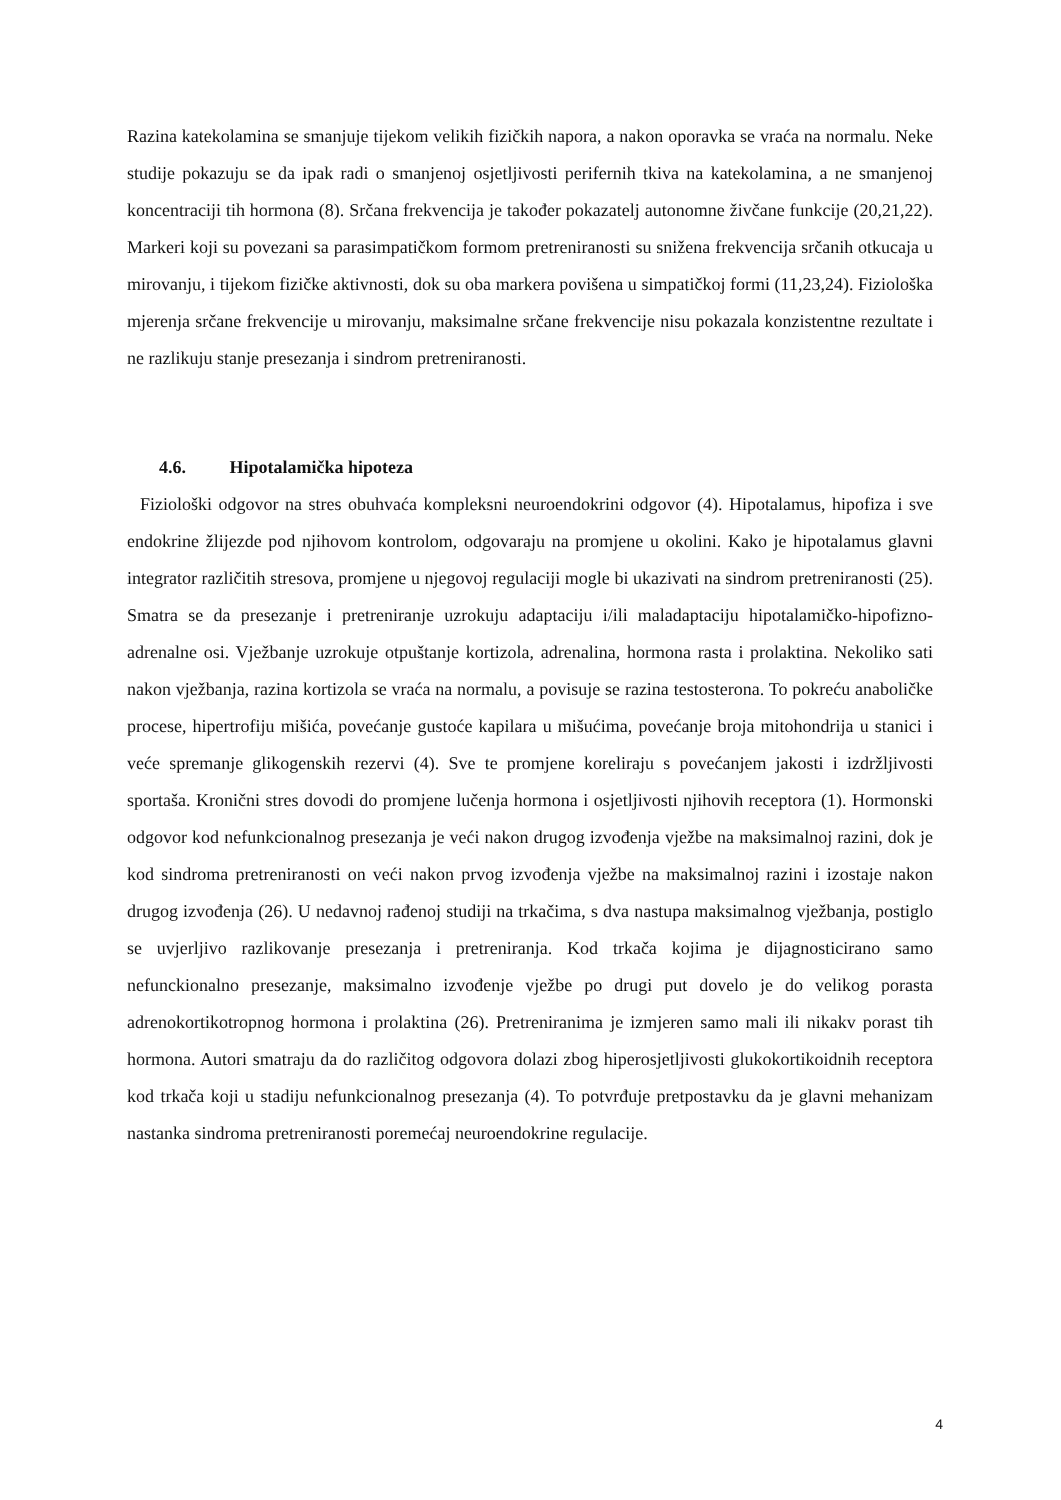Razina katekolamina se smanjuje tijekom velikih fizičkih napora, a nakon oporavka se vraća na normalu. Neke studije pokazuju se da ipak radi o smanjenoj osjetljivosti perifernih tkiva na katekolamina, a ne smanjenoj koncentraciji tih hormona (8). Srčana frekvencija je također pokazatelj autonomne živčane funkcije (20,21,22). Markeri koji su povezani sa parasimpatičkom formom pretreniranosti su snižena frekvencija srčanih otkucaja u mirovanju, i tijekom fizičke aktivnosti, dok su oba markera povišena u simpatičkoj formi (11,23,24). Fiziološka mjerenja srčane frekvencije u mirovanju, maksimalne srčane frekvencije nisu pokazala konzistentne rezultate i ne razlikuju stanje presezanja i sindrom pretreniranosti.
4.6. Hipotalamička hipoteza
Fiziološki odgovor na stres obuhvaća kompleksni neuroendokrini odgovor (4). Hipotalamus, hipofiza i sve endokrine žlijezde pod njihovom kontrolom, odgovaraju na promjene u okolini. Kako je hipotalamus glavni integrator različitih stresova, promjene u njegovoj regulaciji mogle bi ukazivati na sindrom pretreniranosti (25). Smatra se da presezanje i pretreniranje uzrokuju adaptaciju i/ili maladaptaciju hipotalamičko-hipofizno-adrenalne osi. Vježbanje uzrokuje otpuštanje kortizola, adrenalina, hormona rasta i prolaktina. Nekoliko sati nakon vježbanja, razina kortizola se vraća na normalu, a povisuje se razina testosterona. To pokreću anaboličke procese, hipertrofiju mišića, povećanje gustoće kapilara u mišućima, povećanje broja mitohondrija u stanici i veće spremanje glikogenskih rezervi (4). Sve te promjene koreliraju s povećanjem jakosti i izdržljivosti sportaša. Kronični stres dovodi do promjene lučenja hormona i osjetljivosti njihovih receptora (1). Hormonski odgovor kod nefunkcionalnog presezanja je veći nakon drugog izvođenja vježbe na maksimalnoj razini, dok je kod sindroma pretreniranosti on veći nakon prvog izvođenja vježbe na maksimalnoj razini i izostaje nakon drugog izvođenja (26). U nedavnoj rađenoj studiji na trkačima, s dva nastupa maksimalnog vježbanja, postiglo se uvjerljivo razlikovanje presezanja i pretreniranja. Kod trkača kojima je dijagnosticirano samo nefunckionalno presezanje, maksimalno izvođenje vježbe po drugi put dovelo je do velikog porasta adrenokortikotropnog hormona i prolaktina (26). Pretreniranima je izmjeren samo mali ili nikakv porast tih hormona. Autori smatraju da do različitog odgovora dolazi zbog hiperosjetljivosti glukokortikoidnih receptora kod trkača koji u stadiju nefunkcionalnog presezanja (4). To potvrđuje pretpostavku da je glavni mehanizam nastanka sindroma pretreniranosti poremećaj neuroendokrine regulacije.
4